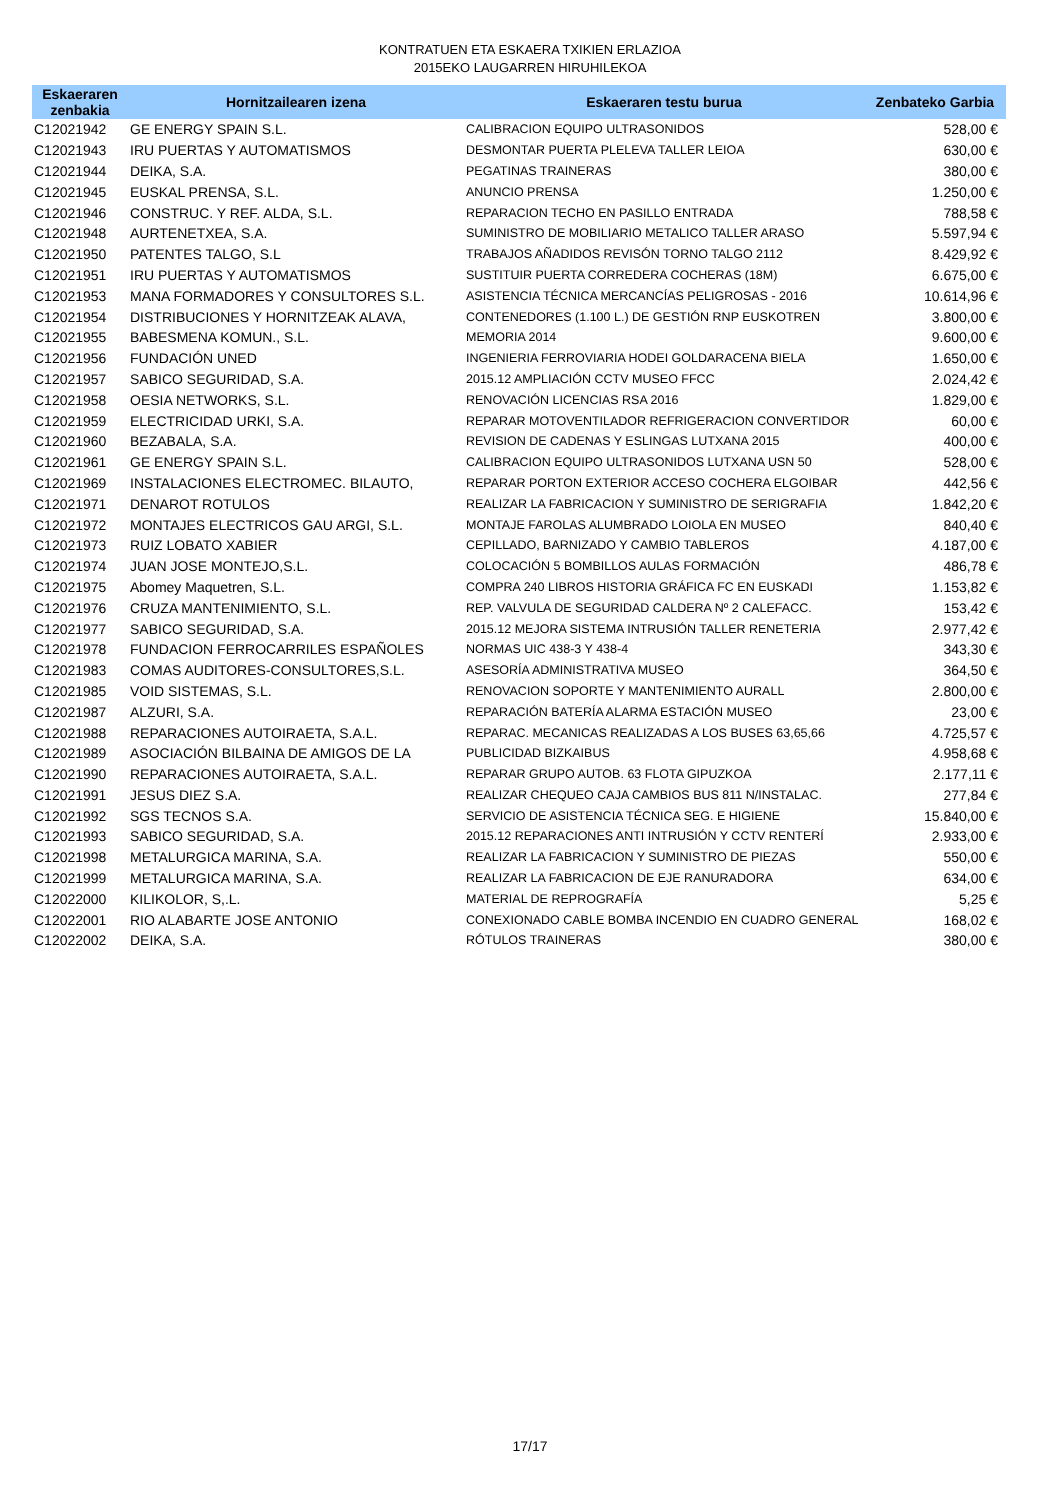KONTRATUEN ETA ESKAERA TXIKIEN ERLAZIOA
2015EKO LAUGARREN HIRUHILEKOA
| Eskaeraren zenbakia | Hornitzailearen izena | Eskaeraren testu burua | Zenbateko Garbia |
| --- | --- | --- | --- |
| C12021942 | GE ENERGY SPAIN S.L. | CALIBRACION EQUIPO ULTRASONIDOS | 528,00 € |
| C12021943 | IRU PUERTAS Y AUTOMATISMOS | DESMONTAR PUERTA PLELEVA TALLER LEIOA | 630,00 € |
| C12021944 | DEIKA, S.A. | PEGATINAS TRAINERAS | 380,00 € |
| C12021945 | EUSKAL PRENSA, S.L. | ANUNCIO PRENSA | 1.250,00 € |
| C12021946 | CONSTRUC. Y REF. ALDA, S.L. | REPARACION TECHO EN PASILLO ENTRADA | 788,58 € |
| C12021948 | AURTENETXEA, S.A. | SUMINISTRO DE MOBILIARIO METALICO TALLER ARASO | 5.597,94 € |
| C12021950 | PATENTES TALGO, S.L | TRABAJOS AÑADIDOS REVISÓN TORNO TALGO 2112 | 8.429,92 € |
| C12021951 | IRU PUERTAS Y AUTOMATISMOS | SUSTITUIR PUERTA CORREDERA COCHERAS (18M) | 6.675,00 € |
| C12021953 | MANA FORMADORES Y CONSULTORES S.L. | ASISTENCIA TÉCNICA MERCANCÍAS PELIGROSAS - 2016 | 10.614,96 € |
| C12021954 | DISTRIBUCIONES Y HORNITZEAK ALAVA, | CONTENEDORES (1.100 L.) DE GESTIÓN RNP EUSKOTREN | 3.800,00 € |
| C12021955 | BABESMENA KOMUN., S.L. | MEMORIA 2014 | 9.600,00 € |
| C12021956 | FUNDACIÓN UNED | INGENIERIA FERROVIARIA HODEI GOLDARACENA BIELA | 1.650,00 € |
| C12021957 | SABICO SEGURIDAD, S.A. | 2015.12 AMPLIACIÓN CCTV MUSEO FFCC | 2.024,42 € |
| C12021958 | OESIA NETWORKS, S.L. | RENOVACIÓN LICENCIAS RSA 2016 | 1.829,00 € |
| C12021959 | ELECTRICIDAD URKI, S.A. | REPARAR MOTOVENTILADOR REFRIGERACION CONVERTIDOR | 60,00 € |
| C12021960 | BEZABALA, S.A. | REVISION DE CADENAS Y ESLINGAS LUTXANA 2015 | 400,00 € |
| C12021961 | GE ENERGY SPAIN S.L. | CALIBRACION EQUIPO ULTRASONIDOS LUTXANA USN 50 | 528,00 € |
| C12021969 | INSTALACIONES ELECTROMEC. BILAUTO, | REPARAR PORTON EXTERIOR ACCESO COCHERA ELGOIBAR | 442,56 € |
| C12021971 | DENAROT ROTULOS | REALIZAR LA FABRICACION Y SUMINISTRO DE SERIGRAFIA | 1.842,20 € |
| C12021972 | MONTAJES ELECTRICOS GAU ARGI, S.L. | MONTAJE FAROLAS ALUMBRADO LOIOLA EN MUSEO | 840,40 € |
| C12021973 | RUIZ LOBATO XABIER | CEPILLADO, BARNIZADO Y CAMBIO TABLEROS | 4.187,00 € |
| C12021974 | JUAN JOSE MONTEJO,S.L. | COLOCACIÓN 5 BOMBILLOS AULAS FORMACIÓN | 486,78 € |
| C12021975 | Abomey Maquetren, S.L. | COMPRA 240 LIBROS HISTORIA GRÁFICA FC EN EUSKADI | 1.153,82 € |
| C12021976 | CRUZA MANTENIMIENTO, S.L. | REP. VALVULA DE SEGURIDAD CALDERA Nº 2 CALEFACC. | 153,42 € |
| C12021977 | SABICO SEGURIDAD, S.A. | 2015.12 MEJORA SISTEMA INTRUSIÓN TALLER RENETERIA | 2.977,42 € |
| C12021978 | FUNDACION FERROCARRILES ESPAÑOLES | NORMAS UIC 438-3 Y 438-4 | 343,30 € |
| C12021983 | COMAS AUDITORES-CONSULTORES,S.L. | ASESORÍA ADMINISTRATIVA MUSEO | 364,50 € |
| C12021985 | VOID SISTEMAS, S.L. | RENOVACION SOPORTE Y MANTENIMIENTO AURALL | 2.800,00 € |
| C12021987 | ALZURI, S.A. | REPARACIÓN BATERÍA ALARMA ESTACIÓN MUSEO | 23,00 € |
| C12021988 | REPARACIONES AUTOIRAETA, S.A.L. | REPARAC. MECANICAS REALIZADAS A LOS BUSES 63,65,66 | 4.725,57 € |
| C12021989 | ASOCIACIÓN BILBAINA DE AMIGOS DE LA | PUBLICIDAD BIZKAIBUS | 4.958,68 € |
| C12021990 | REPARACIONES AUTOIRAETA, S.A.L. | REPARAR GRUPO AUTOB. 63 FLOTA GIPUZKOA | 2.177,11 € |
| C12021991 | JESUS DIEZ S.A. | REALIZAR CHEQUEO CAJA CAMBIOS BUS 811 N/INSTALAC. | 277,84 € |
| C12021992 | SGS TECNOS S.A. | SERVICIO DE ASISTENCIA TÉCNICA SEG. E HIGIENE | 15.840,00 € |
| C12021993 | SABICO SEGURIDAD, S.A. | 2015.12 REPARACIONES ANTI INTRUSIÓN Y CCTV RENTERÍ | 2.933,00 € |
| C12021998 | METALURGICA MARINA, S.A. | REALIZAR LA FABRICACION Y SUMINISTRO DE PIEZAS | 550,00 € |
| C12021999 | METALURGICA MARINA, S.A. | REALIZAR LA FABRICACION DE EJE RANURADORA | 634,00 € |
| C12022000 | KILIKOLOR, S,.L. | MATERIAL DE REPROGRAFÍA | 5,25 € |
| C12022001 | RIO ALABARTE JOSE ANTONIO | CONEXIONADO CABLE BOMBA INCENDIO EN CUADRO GENERAL | 168,02 € |
| C12022002 | DEIKA, S.A. | RÓTULOS TRAINERAS | 380,00 € |
17/17